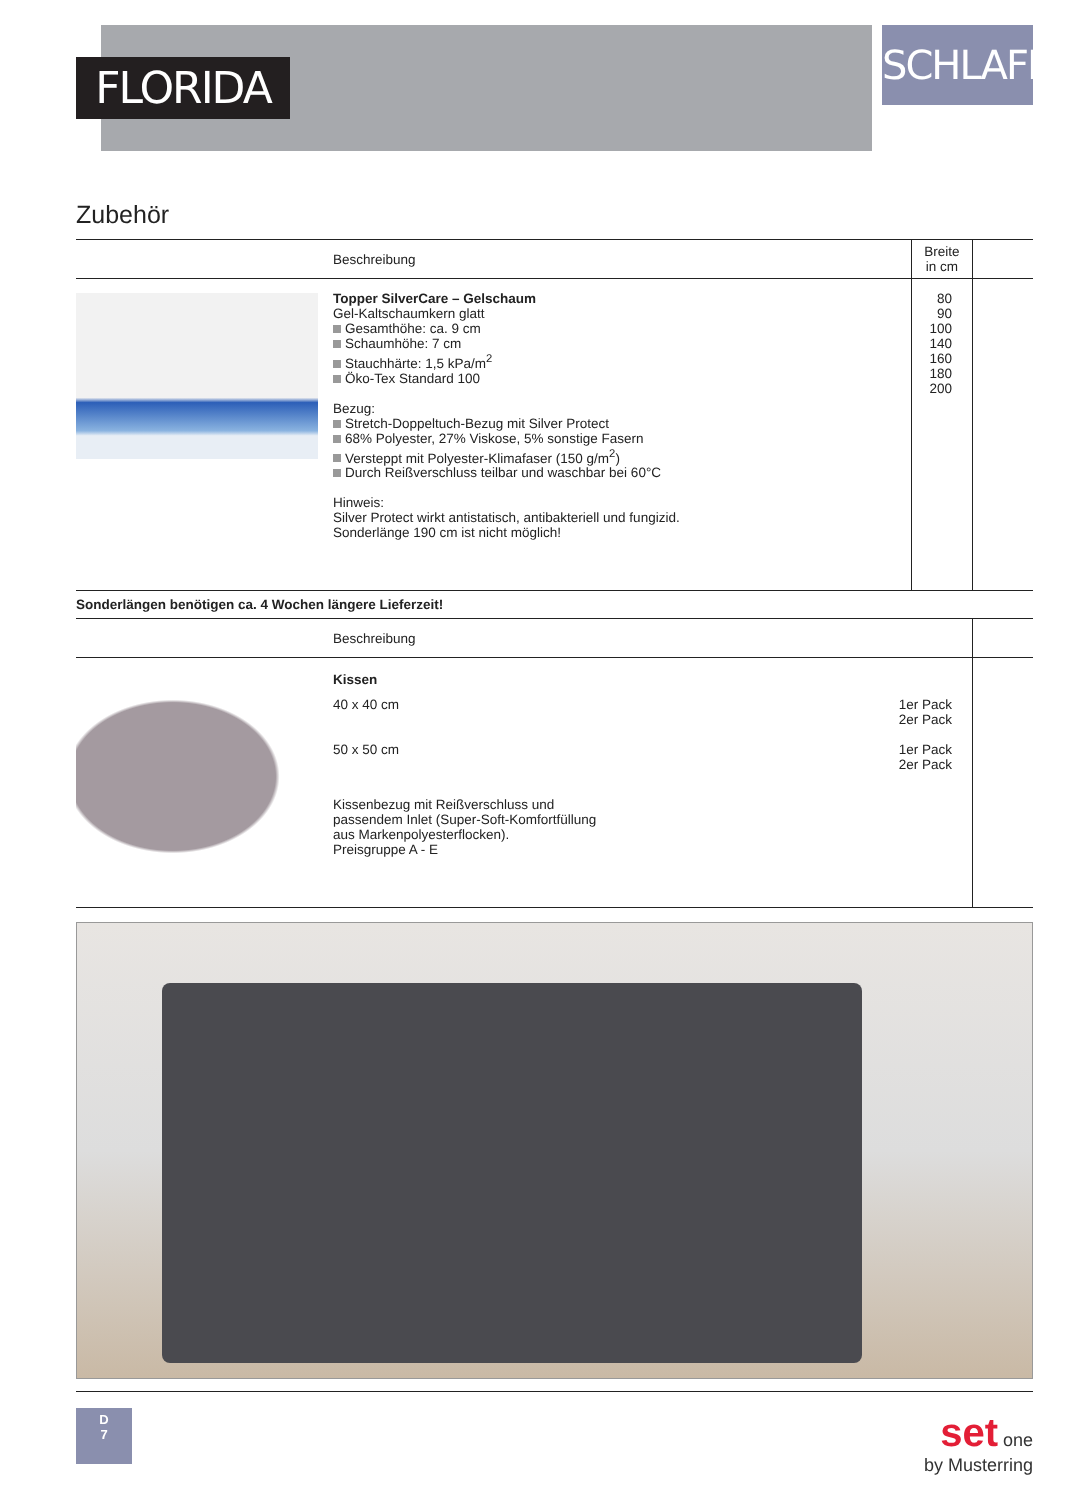FLORIDA
SCHLAFEN
Zubehör
| | Beschreibung | Breite in cm | |
| --- | --- | --- | --- |
| | Topper SilverCare – Gelschaum Gel-Kaltschaumkern glatt Gesamthöhe: ca. 9 cm Schaumhöhe: 7 cm Stauchhärte: 1,5 kPa/m<sup>2</sup> Öko-Tex Standard 100 Bezug: Stretch-Doppeltuch-Bezug mit Silver Protect 68% Polyester, 27% Viskose, 5% sonstige Fasern Versteppt mit Polyester-Klimafaser (150 g/m<sup>2</sup>) Durch Reißverschluss teilbar und waschbar bei 60°C Hinweis: Silver Protect wirkt antistatisch, antibakteriell und fungizid. Sonderlänge 190 cm ist nicht möglich! | 80 90 100 140 160 180 200 | |
Sonderlängen benötigen ca. 4 Wochen längere Lieferzeit!
| | Beschreibung | |
| --- | --- | --- |
| | Kissen / 40 x 40 cm / 1er Pack 2er Pack / / 50 x 50 cm / 1er Pack 2er Pack / Kissenbezug mit Reißverschluss und passendem Inlet (Super-Soft-Komfortfüllung aus Markenpolyesterflocken). Preisgruppe A - E | |
D
7
set one
by Musterring